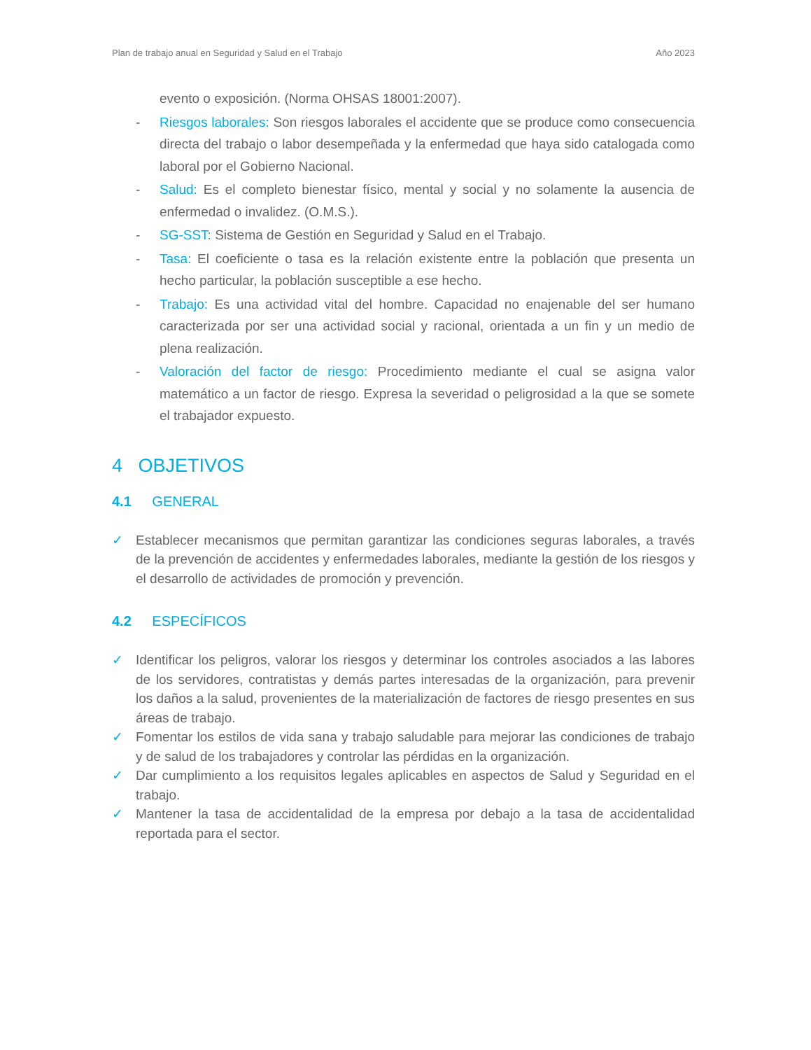Plan de trabajo anual en Seguridad y Salud en el Trabajo Año 2023
evento o exposición. (Norma OHSAS 18001:2007).
- Riesgos laborales: Son riesgos laborales el accidente que se produce como consecuencia directa del trabajo o labor desempeñada y la enfermedad que haya sido catalogada como laboral por el Gobierno Nacional.
- Salud: Es el completo bienestar físico, mental y social y no solamente la ausencia de enfermedad o invalidez. (O.M.S.).
- SG-SST: Sistema de Gestión en Seguridad y Salud en el Trabajo.
- Tasa: El coeficiente o tasa es la relación existente entre la población que presenta un hecho particular, la población susceptible a ese hecho.
- Trabajo: Es una actividad vital del hombre. Capacidad no enajenable del ser humano caracterizada por ser una actividad social y racional, orientada a un fin y un medio de plena realización.
- Valoración del factor de riesgo: Procedimiento mediante el cual se asigna valor matemático a un factor de riesgo. Expresa la severidad o peligrosidad a la que se somete el trabajador expuesto.
4 OBJETIVOS
4.1 GENERAL
✓ Establecer mecanismos que permitan garantizar las condiciones seguras laborales, a través de la prevención de accidentes y enfermedades laborales, mediante la gestión de los riesgos y el desarrollo de actividades de promoción y prevención.
4.2 ESPECÍFICOS
✓ Identificar los peligros, valorar los riesgos y determinar los controles asociados a las labores de los servidores, contratistas y demás partes interesadas de la organización, para prevenir los daños a la salud, provenientes de la materialización de factores de riesgo presentes en sus áreas de trabajo.
✓ Fomentar los estilos de vida sana y trabajo saludable para mejorar las condiciones de trabajo y de salud de los trabajadores y controlar las pérdidas en la organización.
✓ Dar cumplimiento a los requisitos legales aplicables en aspectos de Salud y Seguridad en el trabajo.
✓ Mantener la tasa de accidentalidad de la empresa por debajo a la tasa de accidentalidad reportada para el sector.